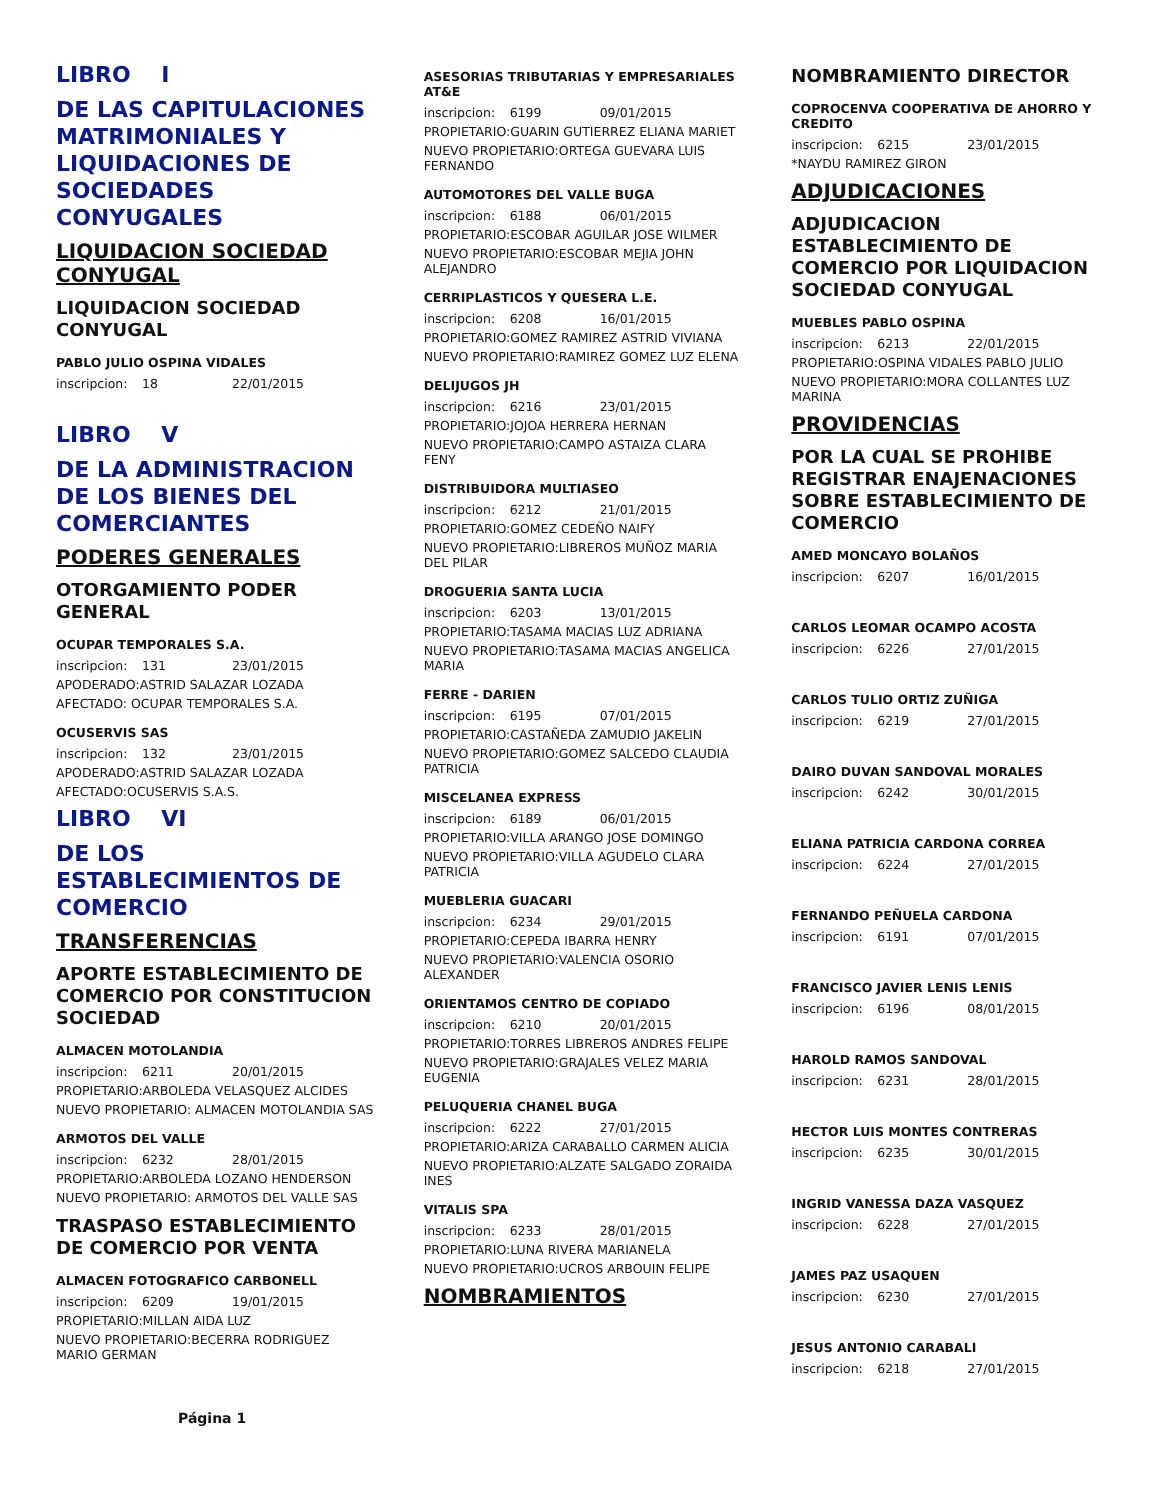LIBRO I
DE LAS CAPITULACIONES MATRIMONIALES Y LIQUIDACIONES DE SOCIEDADES CONYUGALES
LIQUIDACION SOCIEDAD CONYUGAL
LIQUIDACION SOCIEDAD CONYUGAL
PABLO JULIO OSPINA VIDALES
inscripcion: 18 22/01/2015
LIBRO V
DE LA ADMINISTRACION DE LOS BIENES DEL COMERCIANTES
PODERES GENERALES
OTORGAMIENTO PODER GENERAL
OCUPAR TEMPORALES S.A.
inscripcion: 131 23/01/2015
APODERADO:ASTRID SALAZAR LOZADA
AFECTADO: OCUPAR TEMPORALES S.A.
OCUSERVIS SAS
inscripcion: 132 23/01/2015
APODERADO:ASTRID SALAZAR LOZADA
AFECTADO:OCUSERVIS S.A.S.
LIBRO VI
DE LOS ESTABLECIMIENTOS DE COMERCIO
TRANSFERENCIAS
APORTE ESTABLECIMIENTO DE COMERCIO POR CONSTITUCION SOCIEDAD
ALMACEN MOTOLANDIA
inscripcion: 6211 20/01/2015
PROPIETARIO:ARBOLEDA VELASQUEZ ALCIDES
NUEVO PROPIETARIO: ALMACEN MOTOLANDIA SAS
ARMOTOS DEL VALLE
inscripcion: 6232 28/01/2015
PROPIETARIO:ARBOLEDA LOZANO HENDERSON
NUEVO PROPIETARIO: ARMOTOS DEL VALLE SAS
TRASPASO ESTABLECIMIENTO DE COMERCIO POR VENTA
ALMACEN FOTOGRAFICO CARBONELL
inscripcion: 6209 19/01/2015
PROPIETARIO:MILLAN AIDA LUZ
NUEVO PROPIETARIO:BECERRA RODRIGUEZ MARIO GERMAN
ASESORIAS TRIBUTARIAS Y EMPRESARIALES AT&E
inscripcion: 6199 09/01/2015
PROPIETARIO:GUARIN GUTIERREZ ELIANA MARIET
NUEVO PROPIETARIO:ORTEGA GUEVARA LUIS FERNANDO
AUTOMOTORES DEL VALLE BUGA
inscripcion: 6188 06/01/2015
PROPIETARIO:ESCOBAR AGUILAR JOSE WILMER
NUEVO PROPIETARIO:ESCOBAR MEJIA JOHN ALEJANDRO
CERRIPLASTICOS Y QUESERA L.E.
inscripcion: 6208 16/01/2015
PROPIETARIO:GOMEZ RAMIREZ ASTRID VIVIANA
NUEVO PROPIETARIO:RAMIREZ GOMEZ LUZ ELENA
DELIJUGOS JH
inscripcion: 6216 23/01/2015
PROPIETARIO:JOJOA HERRERA HERNAN
NUEVO PROPIETARIO:CAMPO ASTAIZA CLARA FENY
DISTRIBUIDORA MULTIASEO
inscripcion: 6212 21/01/2015
PROPIETARIO:GOMEZ CEDEÑO NAIFY
NUEVO PROPIETARIO:LIBREROS MUÑOZ MARIA DEL PILAR
DROGUERIA SANTA LUCIA
inscripcion: 6203 13/01/2015
PROPIETARIO:TASAMA MACIAS LUZ ADRIANA
NUEVO PROPIETARIO:TASAMA MACIAS ANGELICA MARIA
FERRE - DARIEN
inscripcion: 6195 07/01/2015
PROPIETARIO:CASTAÑEDA ZAMUDIO JAKELIN
NUEVO PROPIETARIO:GOMEZ SALCEDO CLAUDIA PATRICIA
MISCELANEA EXPRESS
inscripcion: 6189 06/01/2015
PROPIETARIO:VILLA ARANGO JOSE DOMINGO
NUEVO PROPIETARIO:VILLA AGUDELO CLARA PATRICIA
MUEBLERIA GUACARI
inscripcion: 6234 29/01/2015
PROPIETARIO:CEPEDA IBARRA HENRY
NUEVO PROPIETARIO:VALENCIA OSORIO ALEXANDER
ORIENTAMOS CENTRO DE COPIADO
inscripcion: 6210 20/01/2015
PROPIETARIO:TORRES LIBREROS ANDRES FELIPE
NUEVO PROPIETARIO:GRAJALES VELEZ MARIA EUGENIA
PELUQUERIA CHANEL BUGA
inscripcion: 6222 27/01/2015
PROPIETARIO:ARIZA CARABALLO CARMEN ALICIA
NUEVO PROPIETARIO:ALZATE SALGADO ZORAIDA INES
VITALIS SPA
inscripcion: 6233 28/01/2015
PROPIETARIO:LUNA RIVERA MARIANELA
NUEVO PROPIETARIO:UCROS ARBOUIN FELIPE
NOMBRAMIENTOS
NOMBRAMIENTO DIRECTOR
COPROCENVA COOPERATIVA DE AHORRO Y CREDITO
inscripcion: 6215 23/01/2015
*NAYDU RAMIREZ GIRON
ADJUDICACIONES
ADJUDICACION ESTABLECIMIENTO DE COMERCIO POR LIQUIDACION SOCIEDAD CONYUGAL
MUEBLES PABLO OSPINA
inscripcion: 6213 22/01/2015
PROPIETARIO:OSPINA VIDALES PABLO JULIO
NUEVO PROPIETARIO:MORA COLLANTES LUZ MARINA
PROVIDENCIAS
POR LA CUAL SE PROHIBE REGISTRAR ENAJENACIONES SOBRE ESTABLECIMIENTO DE COMERCIO
AMED MONCAYO BOLAÑOS
inscripcion: 6207 16/01/2015
CARLOS LEOMAR OCAMPO ACOSTA
inscripcion: 6226 27/01/2015
CARLOS TULIO ORTIZ ZUÑIGA
inscripcion: 6219 27/01/2015
DAIRO DUVAN SANDOVAL MORALES
inscripcion: 6242 30/01/2015
ELIANA PATRICIA CARDONA CORREA
inscripcion: 6224 27/01/2015
FERNANDO PEÑUELA CARDONA
inscripcion: 6191 07/01/2015
FRANCISCO JAVIER LENIS LENIS
inscripcion: 6196 08/01/2015
HAROLD RAMOS SANDOVAL
inscripcion: 6231 28/01/2015
HECTOR LUIS MONTES CONTRERAS
inscripcion: 6235 30/01/2015
INGRID VANESSA DAZA VASQUEZ
inscripcion: 6228 27/01/2015
JAMES PAZ USAQUEN
inscripcion: 6230 27/01/2015
JESUS ANTONIO CARABALI
inscripcion: 6218 27/01/2015
Página 1